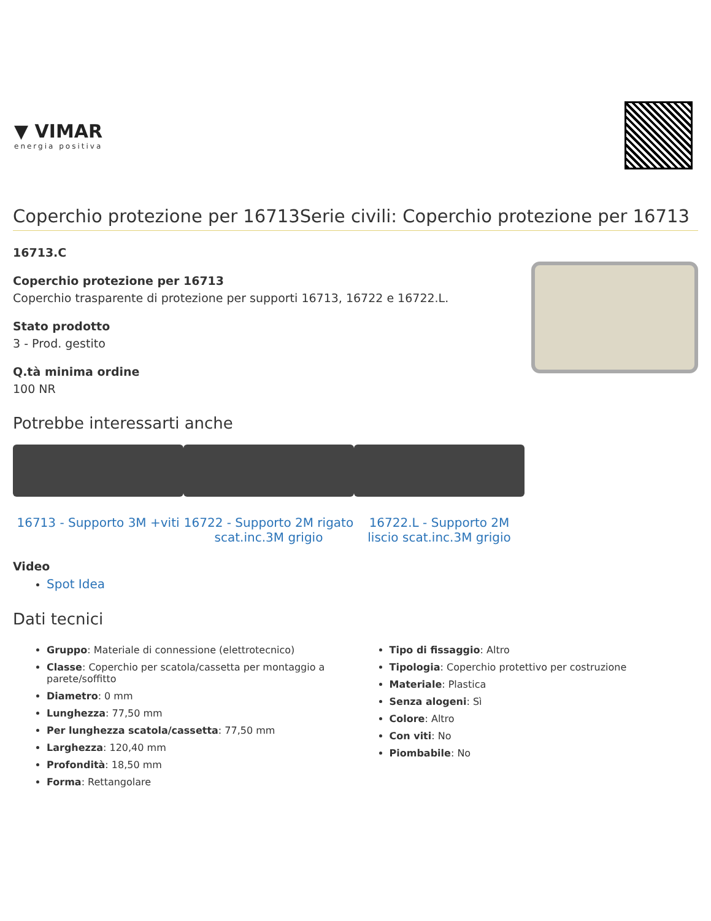▼ VIMAR
energia positiva
Coperchio protezione per 16713Serie civili: Coperchio protezione per 16713
16713.C
Coperchio protezione per 16713
Coperchio trasparente di protezione per supporti 16713, 16722 e 16722.L.
Stato prodotto
3 - Prod. gestito
Q.tà minima ordine
100 NR
Potrebbe interessarti anche
16713 - Supporto 3M +viti 16722 - Supporto 2M rigato scat.inc.3M grigio
16722.L - Supporto 2M liscio scat.inc.3M grigio
Video
Spot Idea
Dati tecnici
Gruppo: Materiale di connessione (elettrotecnico)
Classe: Coperchio per scatola/cassetta per montaggio a parete/soffitto
Diametro: 0 mm
Lunghezza: 77,50 mm
Per lunghezza scatola/cassetta: 77,50 mm
Larghezza: 120,40 mm
Profondità: 18,50 mm
Forma: Rettangolare
Tipo di fissaggio: Altro
Tipologia: Coperchio protettivo per costruzione
Materiale: Plastica
Senza alogeni: Sì
Colore: Altro
Con viti: No
Piombabile: No